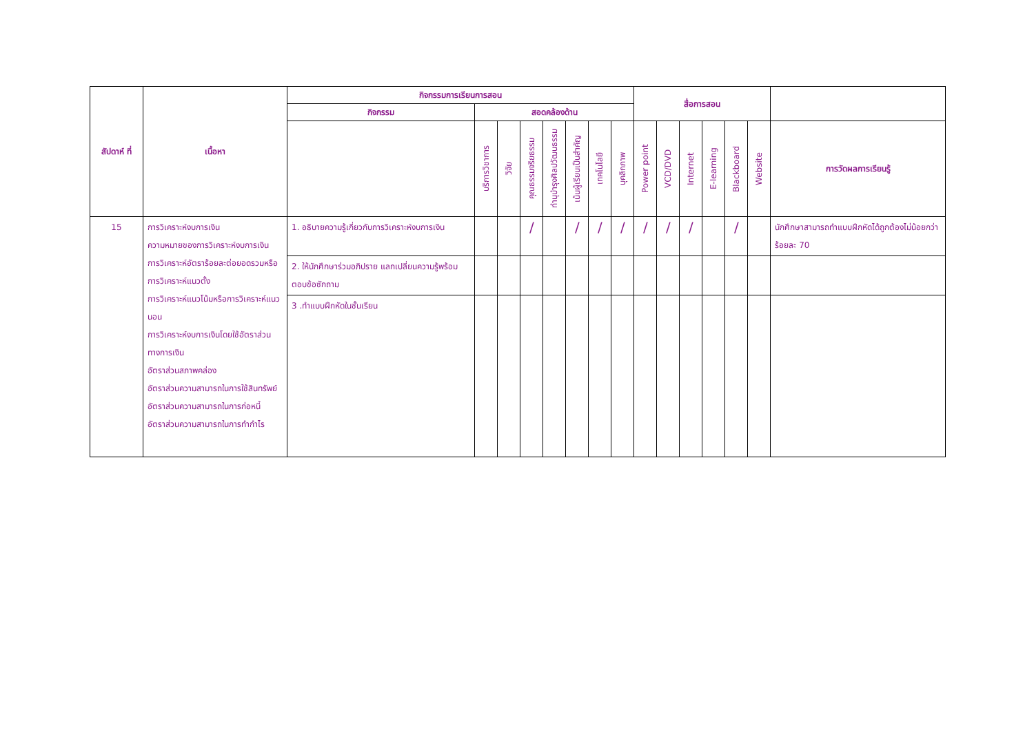| สัปดาห์ ที่ | เนื้อหา | กิจกรรมการเรียนการสอน | | | | | | | | สื่อการสอน | | | | | | |
| --- | --- | --- | --- | --- | --- | --- | --- | --- | --- | --- | --- | --- | --- | --- | --- | --- |
| | | กิจกรรม | สอดคล้องด้าน | | | | | | | | | | | | | |
| | | | บริการวิชาการ | วิจัย | คุณธรรมจริยธรรม | ทำนุบำรุงศิลปวัฒนธรรม | เน้นผู้เรียนเป็นสำคัญ | เทคโนโลยี | บุคลิกภาพ | Power point | VCD/DVD | Internet | E-learning | Blackboard | Website | การวัดผลการเรียนรู้ |
| 15 | การวิเคราะห์งบการเงิน ความหมายของการวิเคราะห์งบการเงิน การวิเคราะห์อัตราร้อยละต่อยอดรวมหรือการวิเคราะห์แนวตั้ง การวิเคราะห์แนวโน้มหรือการวิเคราะห์แนวนอน การวิเคราะห์งบการเงินโดยใช้อัตราส่วนทางการเงิน อัตราส่วนสภาพคล่อง อัตราส่วนความสามารถในการใช้สินทรัพย์ อัตราส่วนความสามารถในการก่อหนี้ อัตราส่วนความสามารถในการทำกำไร | 1. อธิบายความรู้เกี่ยวกับการวิเคราะห์งบการเงิน | | | / | | / | / | / | / | / | / | | / | | นักศึกษาสามารถทำแบบฝึกหัดได้ถูกต้องไม่น้อยกว่าร้อยละ 70 |
| | | 2. ให้นักศึกษาร่วมอภิปราย แลกเปลี่ยนความรู้พร้อมตอบข้อซักถาม | | | | | | | | | | | | | | |
| | | 3 .ทำแบบฝึกหัดในชั้นเรียน | | | | | | | | | | | | | | |